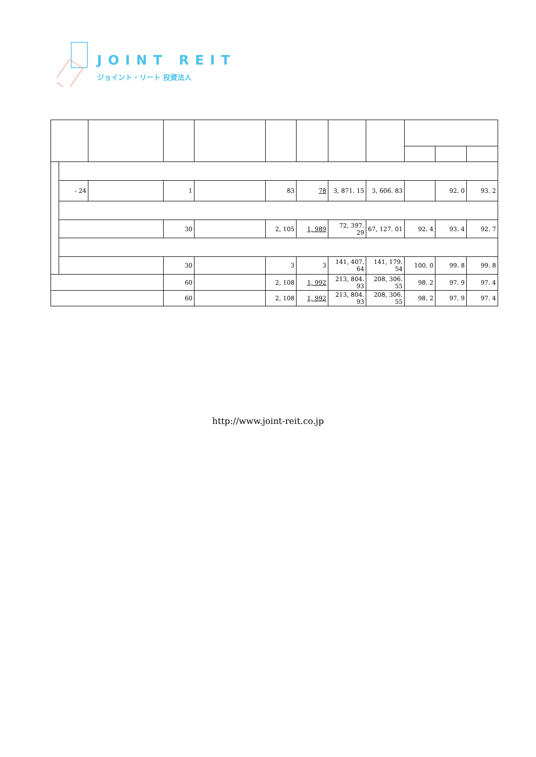JOINT REIT
ジョイント・リート 投資法人
| | - 24 | | 1 | | 83 | 78 | 3, 871. 15 | 3, 606. 83 | | 92. 0 | 93. 2 |
| | | | 30 | | 2, 105 | 1, 989 | 72, 397. 29 | 67, 127. 01 | 92. 4 | 93. 4 | 92. 7 |
| | | | 30 | | 3 | 3 | 141, 407. 64 | 141, 179. 54 | 100. 0 | 99. 8 | 99. 8 |
| | | | 60 | | 2, 108 | 1, 992 | 213, 804. 93 | 208, 306. 55 | 98. 2 | 97. 9 | 97. 4 |
| | | | 60 | | 2, 108 | 1, 992 | 213, 804. 93 | 208, 306. 55 | 98. 2 | 97. 9 | 97. 4 |
http://www.joint-reit.co.jp